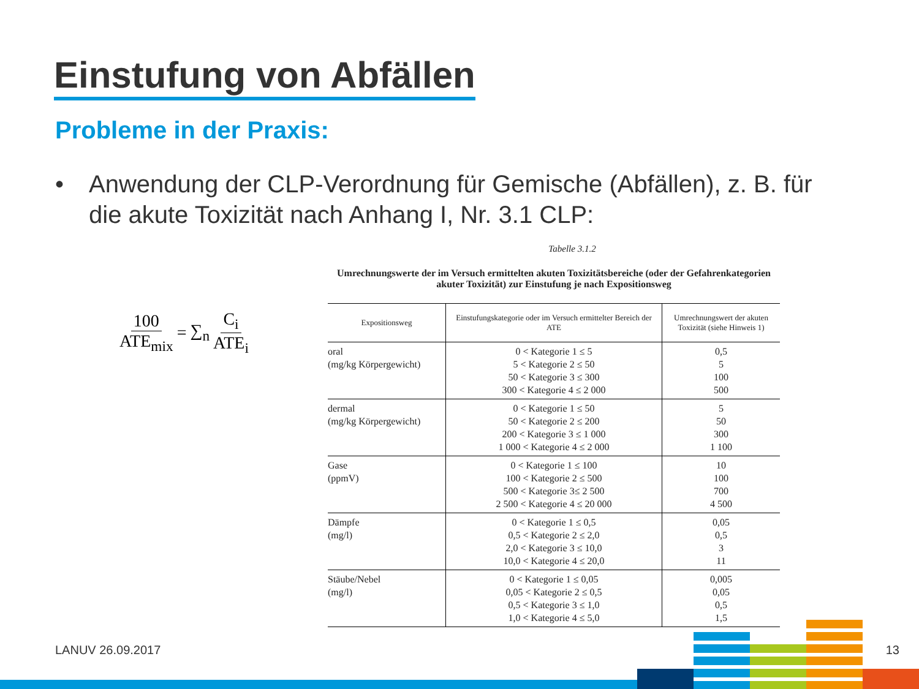Einstufung von Abfällen
Probleme in der Praxis:
• Anwendung der CLP-Verordnung für Gemische (Abfällen), z. B. für die akute Toxizität nach Anhang I, Nr. 3.1 CLP:
100 ATE<sub>mix</sub> = ∑<sub>n</sub> C<sub>i</sub> ATE<sub>i</sub>
Tabelle 3.1.2
Umrechnungswerte der im Versuch ermittelten akuten Toxizitätsbereiche (oder der Gefahrenkategorien akuter Toxizität) zur Einstufung je nach Expositionsweg
| Expositionsweg | Einstufungskategorie oder im Versuch ermittelter Bereich der ATE | Umrechnungswert der akuten Toxizität (siehe Hinweis 1) |
| --- | --- | --- |
| oral (mg/kg Körpergewicht) | 0 < Kategorie 1 ≤ 5 5 < Kategorie 2 ≤ 50 50 < Kategorie 3 ≤ 300 300 < Kategorie 4 ≤ 2 000 | 0,5 5 100 500 |
| dermal (mg/kg Körpergewicht) | 0 < Kategorie 1 ≤ 50 50 < Kategorie 2 ≤ 200 200 < Kategorie 3 ≤ 1 000 1 000 < Kategorie 4 ≤ 2 000 | 5 50 300 1 100 |
| Gase (ppmV) | 0 < Kategorie 1 ≤ 100 100 < Kategorie 2 ≤ 500 500 < Kategorie 3≤ 2 500 2 500 < Kategorie 4 ≤ 20 000 | 10 100 700 4 500 |
| Dämpfe (mg/l) | 0 < Kategorie 1 ≤ 0,5 0,5 < Kategorie 2 ≤ 2,0 2,0 < Kategorie 3 ≤ 10,0 10,0 < Kategorie 4 ≤ 20,0 | 0,05 0,5 3 11 |
| Stäube/Nebel (mg/l) | 0 < Kategorie 1 ≤ 0,05 0,05 < Kategorie 2 ≤ 0,5 0,5 < Kategorie 3 ≤ 1,0 1,0 < Kategorie 4 ≤ 5,0 | 0,005 0,05 0,5 1,5 |
LANUV 26.09.2017 13